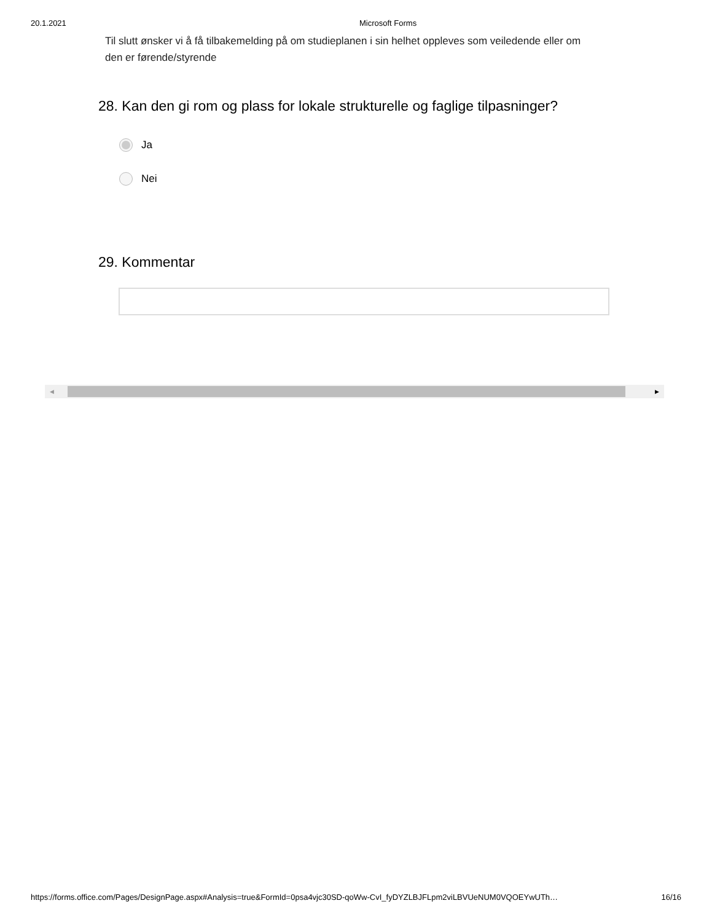20.1.2021 Microsoft Forms
Til slutt ønsker vi å få tilbakemelding på om studieplanen i sin helhet oppleves som veiledende eller om den er førende/styrende
28. Kan den gi rom og plass for lokale strukturelle og faglige tilpasninger?
Ja
Nei
29. Kommentar
◀ ▶
https://forms.office.com/Pages/DesignPage.aspx#Analysis=true&FormId=0psa4vjc30SD-qoWw-CvI_fyDYZLBJFLpm2viLBVUeNUM0VQOEYwUTh… 16/16